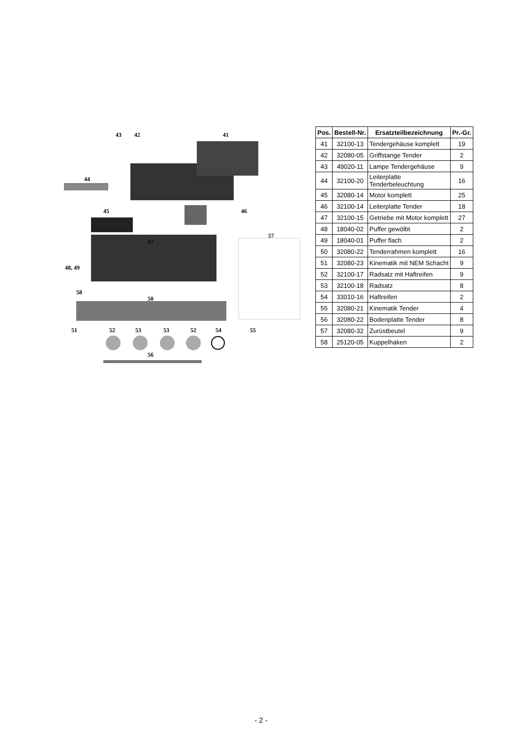43 42 41
44
45 46
47
57
48, 49
58
50
51 52 53 53 52 54 55
56
| Pos. | Bestell-Nr. | Ersatzteilbezeichnung | Pr.-Gr. |
| --- | --- | --- | --- |
| 41 | 32100-13 | Tendergehäuse komplett | 19 |
| 42 | 32080-05 | Griffstange Tender | 2 |
| 43 | 49020-11 | Lampe Tendergehäuse | 9 |
| 44 | 32100-20 | Leiterplatte Tenderbeleuchtung | 16 |
| 45 | 32080-14 | Motor komplett | 25 |
| 46 | 32100-14 | Leiterplatte Tender | 18 |
| 47 | 32100-15 | Getriebe mit Motor komplett | 27 |
| 48 | 18040-02 | Puffer gewölbt | 2 |
| 49 | 18040-01 | Puffer flach | 2 |
| 50 | 32080-22 | Tenderrahmen komplett | 16 |
| 51 | 32080-23 | Kinematik mit NEM Schacht | 9 |
| 52 | 32100-17 | Radsatz mit Haftreifen | 9 |
| 53 | 32100-18 | Radsatz | 8 |
| 54 | 33010-16 | Haftreifen | 2 |
| 55 | 32080-21 | Kinematik Tender | 4 |
| 56 | 32080-22 | Bodenplatte Tender | 8 |
| 57 | 32080-32 | Zurüstbeutel | 9 |
| 58 | 25120-05 | Kuppelhaken | 2 |
- 2 -